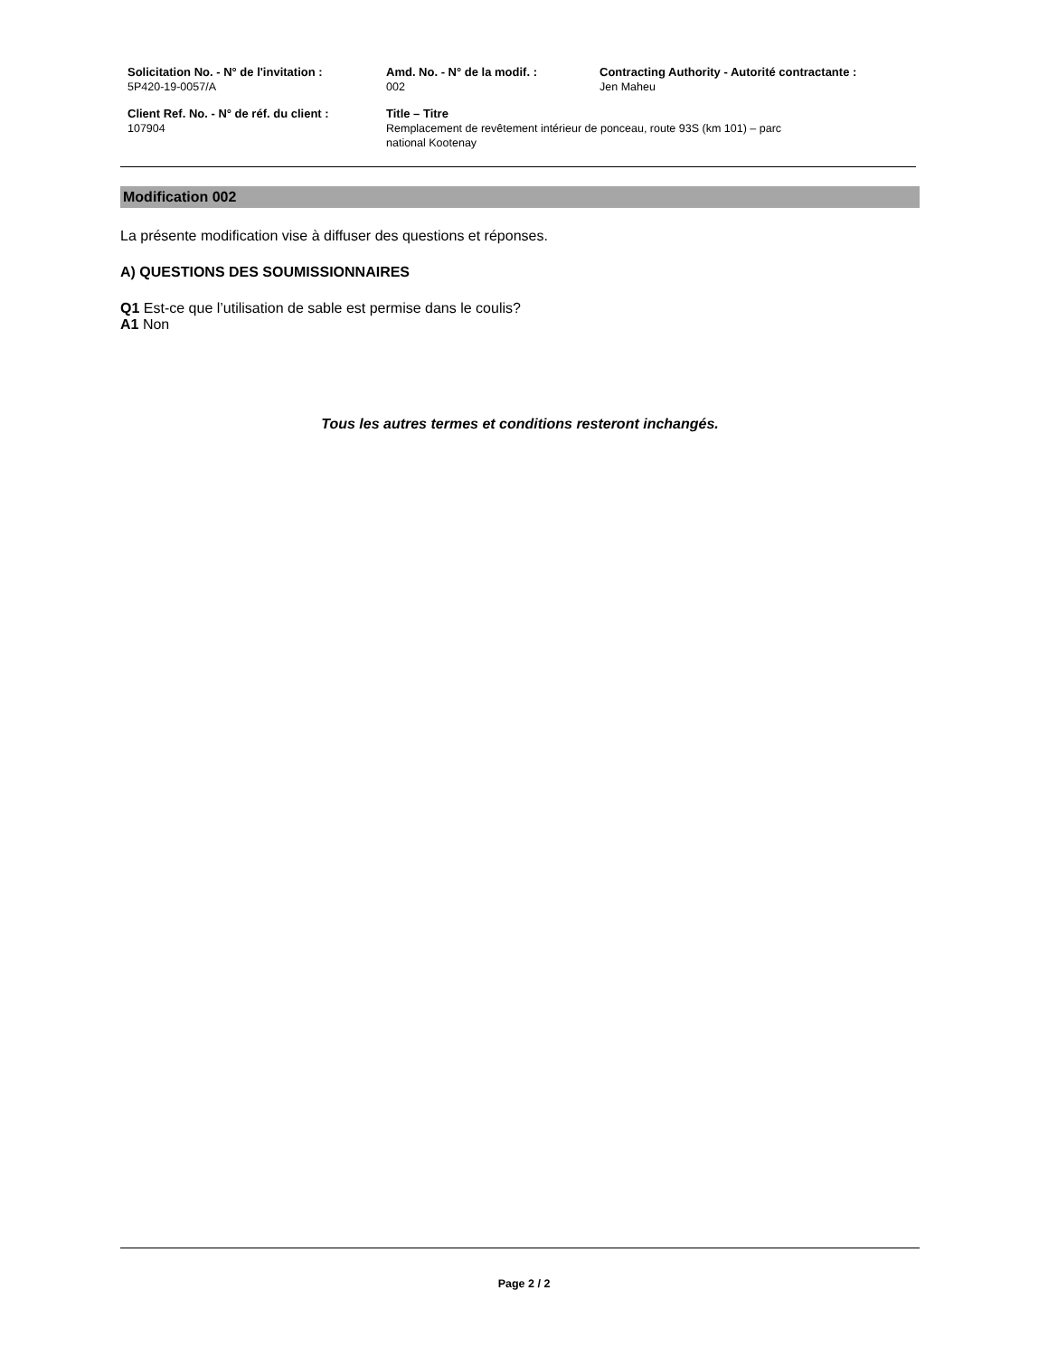| Solicitation No. - N° de l'invitation : 5P420-19-0057/A | Amd. No. - N° de la modif. : 002 | Contracting Authority - Autorité contractante : Jen Maheu |
| Client Ref. No. - N° de réf. du client : 107904 | Title – Titre Remplacement de revêtement intérieur de ponceau, route 93S (km 101) – parc national Kootenay | |
Modification 002
La présente modification vise à diffuser des questions et réponses.
A) QUESTIONS DES SOUMISSIONNAIRES
Q1 Est-ce que l’utilisation de sable est permise dans le coulis?
A1 Non
Tous les autres termes et conditions resteront inchangés.
Page 2 / 2